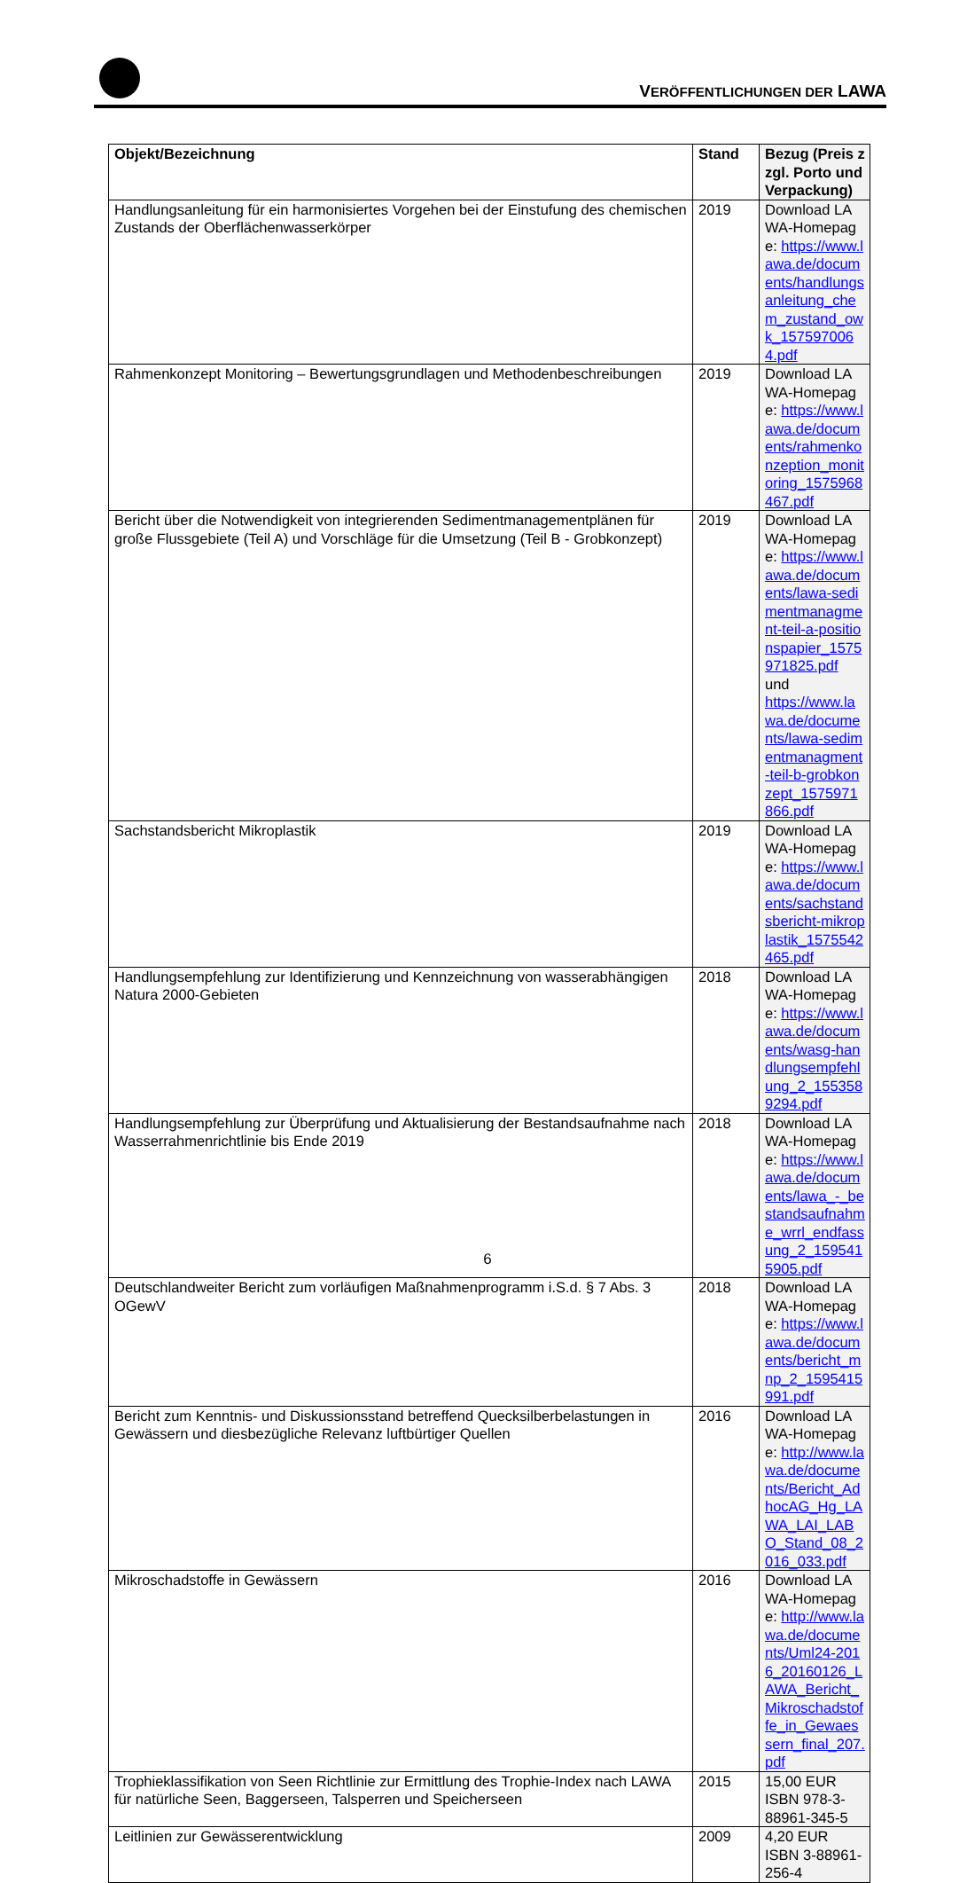VERÖFFENTLICHUNGEN DER LAWA
| Objekt/Bezeichnung | Stand | Bezug (Preis zzgl. Porto und Verpackung) |
| --- | --- | --- |
| Handlungsanleitung für ein harmonisiertes Vorgehen bei der Einstufung des chemischen Zustands der Oberflächenwasserkörper | 2019 | Download LAWA-Homepage: https://www.lawa.de/documents/handlungsanleitung_chem_zustand_owk_1575970064.pdf |
| Rahmenkonzept Monitoring – Bewertungsgrundlagen und Methodenbeschreibungen | 2019 | Download LAWA-Homepage: https://www.lawa.de/documents/rahmenkonzeption_monitoring_1575968467.pdf |
| Bericht über die Notwendigkeit von integrierenden Sedimentmanagementplänen für große Flussgebiete (Teil A) und Vorschläge für die Umsetzung (Teil B - Grobkonzept) | 2019 | Download LAWA-Homepage: https://www.lawa.de/documents/lawa-sedimentmanagment-teil-a-positionspapier_1575971825.pdf und https://www.lawa.de/documents/lawa-sedimentmanagment-teil-b-grobkonzept_1575971866.pdf |
| Sachstandsbericht Mikroplastik | 2019 | Download LAWA-Homepage: https://www.lawa.de/documents/sachstandsbericht-mikroplastik_1575542465.pdf |
| Handlungsempfehlung zur Identifizierung und Kennzeichnung von wasserabhängigen Natura 2000-Gebieten | 2018 | Download LAWA-Homepage: https://www.lawa.de/documents/wasg-handlungsempfehlung_2_1553589294.pdf |
| Handlungsempfehlung zur Überprüfung und Aktualisierung der Bestandsaufnahme nach Wasserrahmenrichtlinie bis Ende 2019 | 2018 | Download LAWA-Homepage: https://www.lawa.de/documents/lawa_-_bestandsaufnahme_wrrl_endfassung_2_1595415905.pdf |
| Deutschlandweiter Bericht zum vorläufigen Maßnahmenprogramm i.S.d. § 7 Abs. 3 OGewV | 2018 | Download LAWA-Homepage: https://www.lawa.de/documents/bericht_mnp_2_1595415991.pdf |
| Bericht zum Kenntnis- und Diskussionsstand betreffend Quecksilberbelastungen in Gewässern und diesbezügliche Relevanz luftbürtiger Quellen | 2016 | Download LAWA-Homepage: http://www.lawa.de/documents/Bericht_AdhocAG_Hg_LAWA_LAI_LABO_Stand_08_2016_033.pdf |
| Mikroschadstoffe in Gewässern | 2016 | Download LAWA-Homepage: http://www.lawa.de/documents/Uml24-2016_20160126_LAWA_Bericht_Mikroschadstoffe_in_Gewaessern_final_207.pdf |
| Trophieklassifikation von Seen Richtlinie zur Ermittlung des Trophie-Index nach LAWA für natürliche Seen, Baggerseen, Talsperren und Speicherseen | 2015 | 15,00 EUR ISBN 978-3-88961-345-5 |
| Leitlinien zur Gewässerentwicklung | 2009 | 4,20 EUR ISBN 3-88961-256-4 |
6